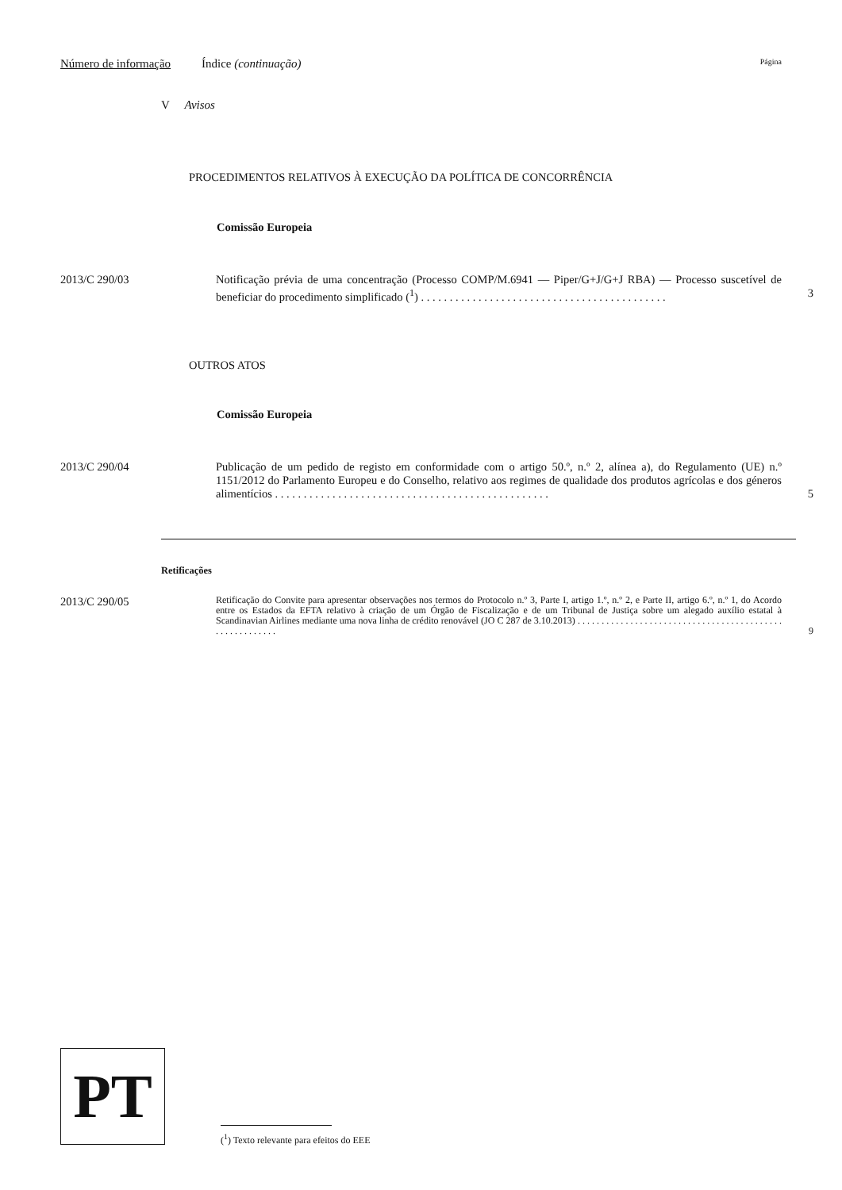Número de informação Índice (continuação) Página
V Avisos
PROCEDIMENTOS RELATIVOS À EXECUÇÃO DA POLÍTICA DE CONCORRÊNCIA
Comissão Europeia
2013/C 290/03 Notificação prévia de uma concentração (Processo COMP/M.6941 — Piper/G+J/G+J RBA) — Processo suscetível de beneficiar do procedimento simplificado (<sup>1</sup>) . . . . . . . . . . . . . . . . . . . . . . . . . . . . . . . . . . . . . . . . . . .
3
OUTROS ATOS
Comissão Europeia
2013/C 290/04 Publicação de um pedido de registo em conformidade com o artigo 50.º, n.º 2, alínea a), do Regulamento (UE) n.º 1151/2012 do Parlamento Europeu e do Conselho, relativo aos regimes de qualidade dos produtos agrícolas e dos géneros alimentícios . . . . . . . . . . . . . . . . . . . . . . . . . . . . . . . . . . . . . . . . . . . . . . . .
5
Retificações
2013/C 290/05 Retificação do Convite para apresentar observações nos termos do Protocolo n.º 3, Parte I, artigo 1.º, n.º 2, e Parte II, artigo 6.º, n.º 1, do Acordo entre os Estados da EFTA relativo à criação de um Órgão de Fiscalização e de um Tribunal de Justiça sobre um alegado auxílio estatal à Scandinavian Airlines mediante uma nova linha de crédito renovável (JO C 287 de 3.10.2013) . . . . . . . . . . . . . . . . . . . . . . . . . . . . . . . . . . . . . . . . . . . . . . . . . . . . . . . .
9
PT
(<sup>1</sup>) Texto relevante para efeitos do EEE